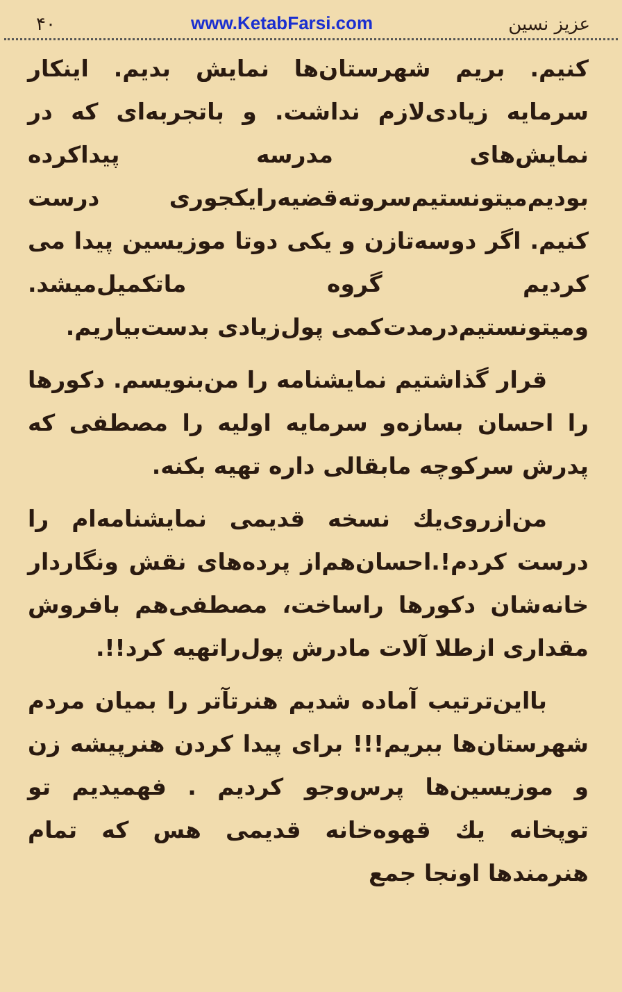۴۰ www.KetabFarsi.com عزیز نسین
کنیم. بریم شهرستان‌ها نمایش بدیم. اینکار سرمایه زیادی‌لازم نداشت. و باتجربه‌ای که در نمایش‌های مدرسه پیداکرده بودیم‌میتونستیم‌سروته‌قضیه‌رایکجوری درست کنیم. اگر دوسه‌تازن و یکی دوتا موزیسین پیدا می کردیم گروه ماتکمیل‌میشد. ومیتونستیم‌درمدت‌کمی پول‌زیادی بدست‌بیاریم.
قرار گذاشتیم نمایشنامه را من‌بنویسم. دکورها را احسان بسازه‌و سرمایه اولیه را مصطفی که پدرش سرکوچه مابقالی داره تهیه بکنه.
من‌ازروی‌یك نسخه قدیمی نمایشنامه‌ام را درست کردم!.احسان‌هم‌از پرده‌های نقش ونگاردار خانه‌شان دکورها راساخت، مصطفی‌هم بافروش مقداری ازطلا آلات مادرش پول‌راتهیه کرد!!.
بااین‌ترتیب آماده شدیم هنرتآتر را بمیان مردم شهرستان‌ها ببریم!!! برای پیدا کردن هنرپیشه زن و موزیسین‌ها پرس‌وجو کردیم . فهمیدیم تو توپخانه یك قهوه‌خانه قدیمی هس که تمام هنرمندها اونجا جمع